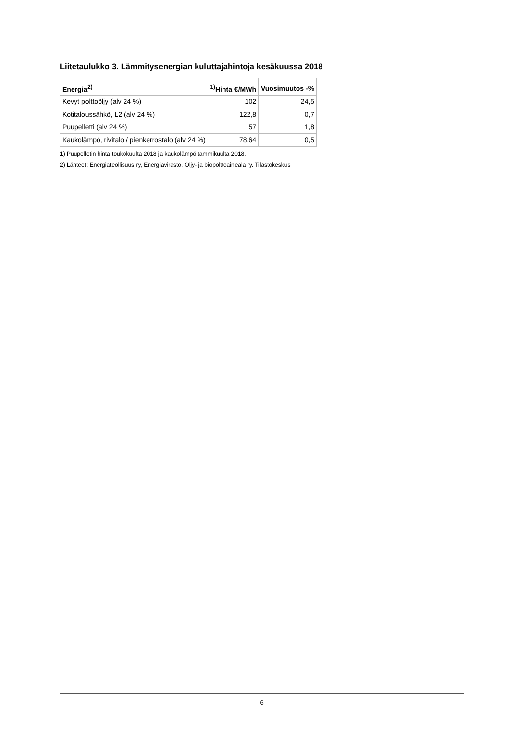Liitetaulukko 3. Lämmitysenergian kuluttajahintoja kesäkuussa 2018
| Energia<sup>2)</sup> | <sup>1)</sup> Hinta €/MWh | Vuosimuutos -% |
| --- | --- | --- |
| Kevyt polttoöljy (alv 24 %) | 102 | 24,5 |
| Kotitaloussähkö, L2 (alv 24 %) | 122,8 | 0,7 |
| Puupelletti (alv 24 %) | 57 | 1,8 |
| Kaukolämpö, rivitalo / pienkerrostalo (alv 24 %) | 78,64 | 0,5 |
1) Puupelletin hinta toukokuulta 2018 ja kaukolämpö tammikuulta 2018.
2) Lähteet: Energiateollisuus ry, Energiavirasto, Öljy- ja biopolttoaineala ry. Tilastokeskus
6